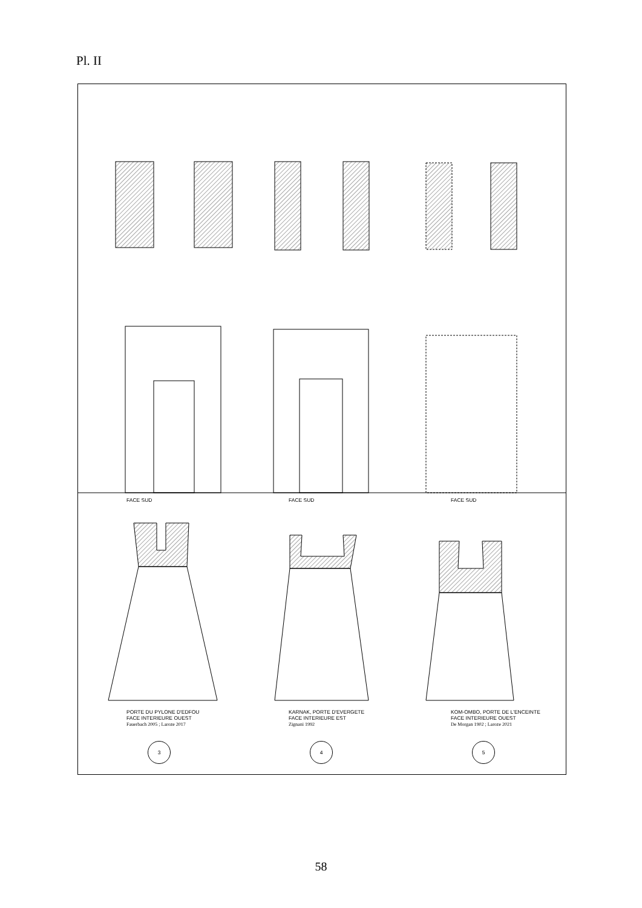Pl. II
FACE SUD FACE SUD FACE SUD
PORTE DU PYLONE D'EDFOU
FACE INTERIEURE OUEST
Fauerbach 2005 ; Laroze 2017
KARNAK, PORTE D'EVERGETE
FACE INTERIEURE EST
Zignani 1992
KOM-OMBO, PORTE DE L'ENCEINTE
FACE INTERIEURE OUEST
De Morgan 1902 ; Laroze 2021
3 4 5
58